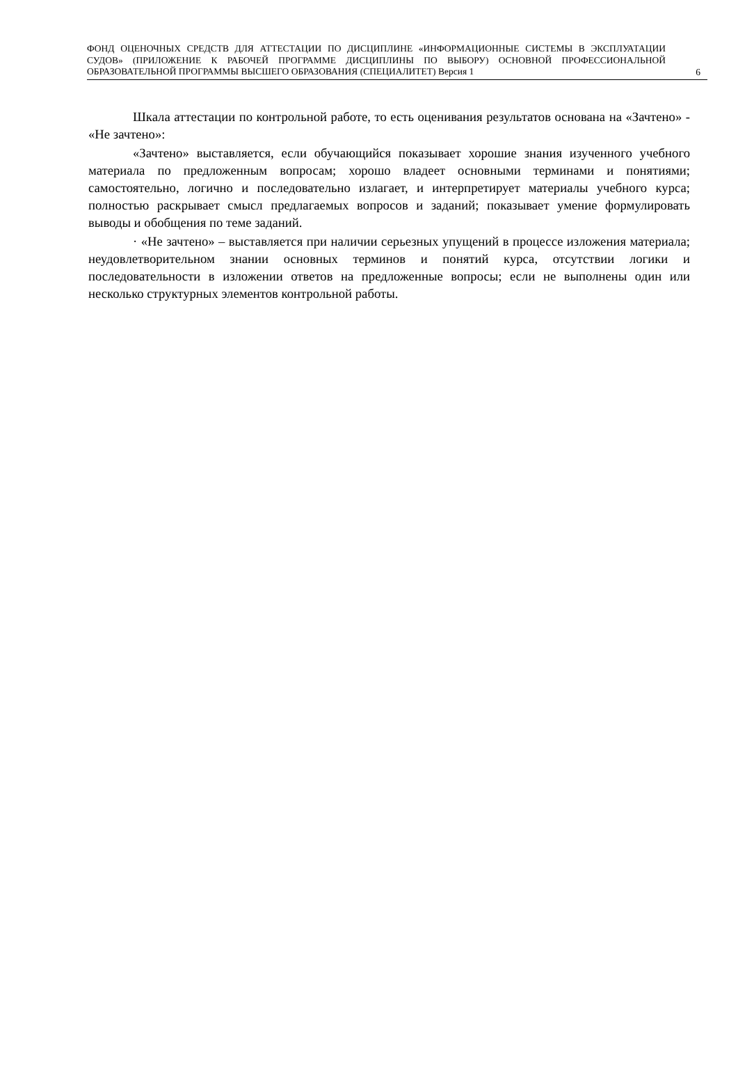ФОНД ОЦЕНОЧНЫХ СРЕДСТВ ДЛЯ АТТЕСТАЦИИ ПО ДИСЦИПЛИНЕ «ИНФОРМАЦИОННЫЕ СИСТЕМЫ В ЭКСПЛУАТАЦИИ СУДОВ» (ПРИЛОЖЕНИЕ К РАБОЧЕЙ ПРОГРАММЕ ДИСЦИПЛИНЫ ПО ВЫБОРУ) ОСНОВНОЙ ПРОФЕССИОНАЛЬНОЙ ОБРАЗОВАТЕЛЬНОЙ ПРОГРАММЫ ВЫСШЕГО ОБРАЗОВАНИЯ (СПЕЦИАЛИТЕТ) Версия 1
6
Шкала аттестации по контрольной работе, то есть оценивания результатов основана на «Зачтено» - «Не зачтено»:
«Зачтено» выставляется, если обучающийся показывает хорошие знания изученного учебного материала по предложенным вопросам; хорошо владеет основными терминами и понятиями; самостоятельно, логично и последовательно излагает, и интерпретирует материалы учебного курса; полностью раскрывает смысл предлагаемых вопросов и заданий; показывает умение формулировать выводы и обобщения по теме заданий.
· «Не зачтено» – выставляется при наличии серьезных упущений в процессе изложения материала; неудовлетворительном знании основных терминов и понятий курса, отсутствии логики и последовательности в изложении ответов на предложенные вопросы; если не выполнены один или несколько структурных элементов контрольной работы.